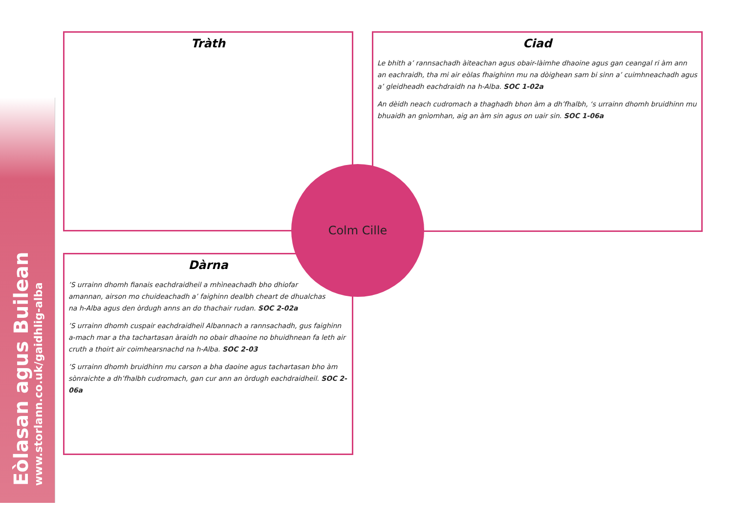Eòlasan agus Builean
www.storlann.co.uk/gaidhlig-alba
Tràth
Ciad
Le bhith a’ rannsachadh àiteachan agus obair-làimhe dhaoine agus gan ceangal ri àm ann an eachraidh, tha mi air eòlas fhaighinn mu na dòighean sam bi sinn a’ cuimhneachadh agus a’ gleidheadh eachdraidh na h-Alba. SOC 1-02a
An dèidh neach cudromach a thaghadh bhon àm a dh’fhalbh, ‘s urrainn dhomh bruidhinn mu bhuaidh an gnìomhan, aig an àm sin agus on uair sin. SOC 1-06a
Dàrna
’S urrainn dhomh fianais eachdraidheil a mhìneachadh bho dhiofar
amannan, airson mo chuideachadh a’ faighinn dealbh cheart de dhualchas
na h-Alba agus den òrdugh anns an do thachair rudan. SOC 2-02a
’S urrainn dhomh cuspair eachdraidheil Albannach a rannsachadh, gus faighinn a-mach mar a tha tachartasan àraidh no obair dhaoine no bhuidhnean fa leth air cruth a thoirt air coimhearsnachd na h-Alba. SOC 2-03
’S urrainn dhomh bruidhinn mu carson a bha daoine agus tachartasan bho àm sònraichte a dh’fhalbh cudromach, gan cur ann an òrdugh eachdraidheil. SOC 2-06a
Colm Cille